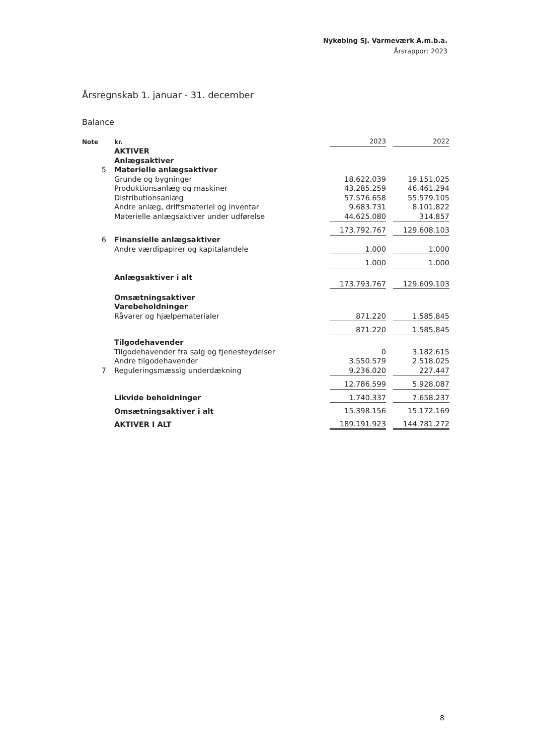Nykøbing Sj. Varmeværk A.m.b.a.
Årsrapport 2023
Årsregnskab 1. januar - 31. december
Balance
| Note | kr. | 2023 | | 2022 |
| | AKTIVER | | | |
| | Anlægsaktiver | | | |
| 5 | Materielle anlægsaktiver | | | |
| | Grunde og bygninger | 18.622.039 | | 19.151.025 |
| | Produktionsanlæg og maskiner | 43.285.259 | | 46.461.294 |
| | Distributionsanlæg | 57.576.658 | | 55.579.105 |
| | Andre anlæg, driftsmateriel og inventar | 9.683.731 | | 8.101.822 |
| | Materielle anlægsaktiver under udførelse | 44.625.080 | | 314.857 |
| | | 173.792.767 | | 129.608.103 |
| 6 | Finansielle anlægsaktiver | | | |
| | Andre værdipapirer og kapitalandele | 1.000 | | 1.000 |
| | | 1.000 | | 1.000 |
| | Anlægsaktiver i alt | 173.793.767 | | 129.609.103 |
| | Omsætningsaktiver | | | |
| | Varebeholdninger | | | |
| | Råvarer og hjælpematerialer | 871.220 | | 1.585.845 |
| | | 871.220 | | 1.585.845 |
| | Tilgodehavender | | | |
| | Tilgodehavender fra salg og tjenesteydelser | 0 | | 3.182.615 |
| | Andre tilgodehavender | 3.550.579 | | 2.518.025 |
| 7 | Reguleringsmæssig underdækning | 9.236.020 | | 227.447 |
| | | 12.786.599 | | 5.928.087 |
| | Likvide beholdninger | 1.740.337 | | 7.658.237 |
| | Omsætningsaktiver i alt | 15.398.156 | | 15.172.169 |
| | AKTIVER I ALT | 189.191.923 | | 144.781.272 |
8